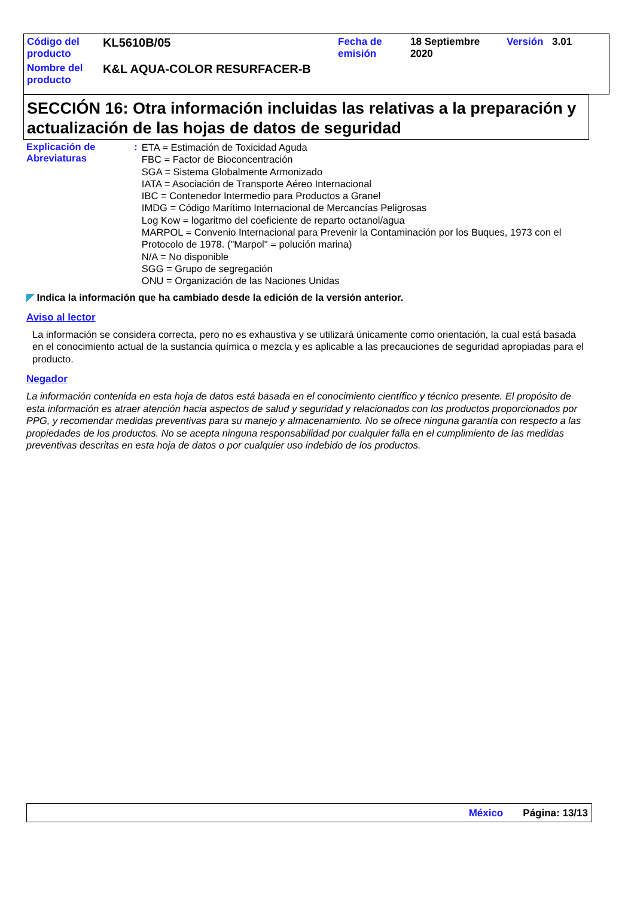| Código del producto | KL5610B/05 | Fecha de emisión | 18 Septiembre 2020 | Versión | 3.01 |
| Nombre del producto | K&L AQUA-COLOR RESURFACER-B | | | | |
SECCIÓN 16: Otra información incluidas las relativas a la preparación y actualización de las hojas de datos de seguridad
Explicación de Abreviaturas
:
ETA = Estimación de Toxicidad Aguda
FBC = Factor de Bioconcentración
SGA = Sistema Globalmente Armonizado
IATA = Asociación de Transporte Aéreo Internacional
IBC = Contenedor Intermedio para Productos a Granel
IMDG = Código Marítimo Internacional de Mercancías Peligrosas
Log Kow = logaritmo del coeficiente de reparto octanol/agua
MARPOL = Convenio Internacional para Prevenir la Contaminación por los Buques, 1973 con el Protocolo de 1978. ("Marpol" = polución marina)
N/A = No disponible
SGG = Grupo de segregación
ONU = Organización de las Naciones Unidas
◤ Indica la información que ha cambiado desde la edición de la versión anterior.
Aviso al lector
La información se considera correcta, pero no es exhaustiva y se utilizará únicamente como orientación, la cual está basada en el conocimiento actual de la sustancia química o mezcla y es aplicable a las precauciones de seguridad apropiadas para el producto.
Negador
La información contenida en esta hoja de datos está basada en el conocimiento científico y técnico presente. El propósito de esta información es atraer atención hacia aspectos de salud y seguridad y relacionados con los productos proporcionados por PPG, y recomendar medidas preventivas para su manejo y almacenamiento. No se ofrece ninguna garantía con respecto a las propiedades de los productos. No se acepta ninguna responsabilidad por cualquier falla en el cumplimiento de las medidas preventivas descritas en esta hoja de datos o por cualquier uso indebido de los productos.
México Página: 13/13